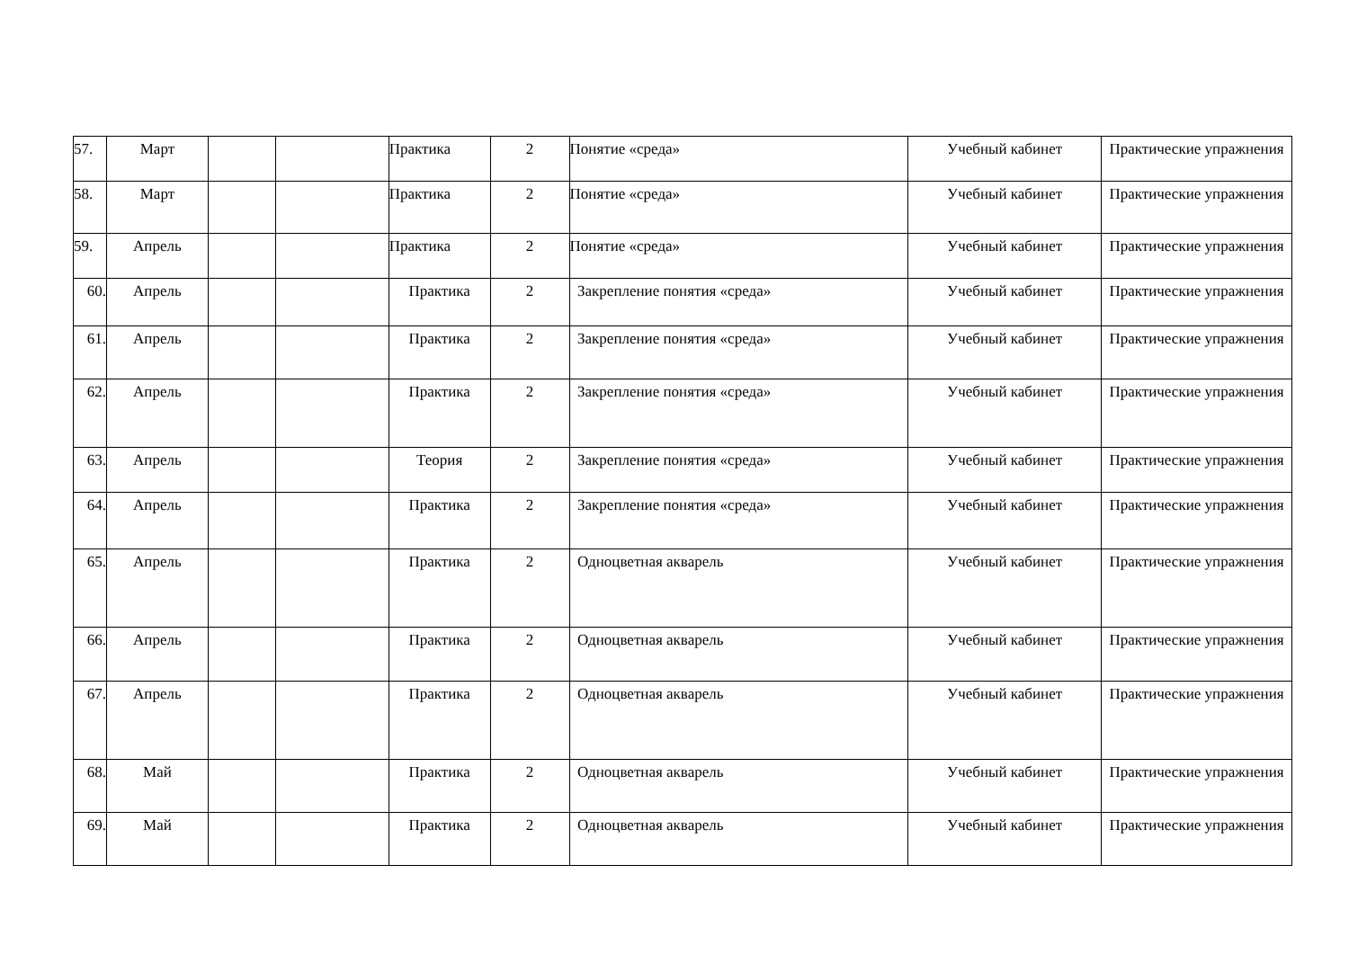| 57. | Март | | | Практика | 2 | Понятие «среда» | Учебный кабинет | Практические упражнения |
| 58. | Март | | | Практика | 2 | Понятие «среда» | Учебный кабинет | Практические упражнения |
| 59. | Апрель | | | Практика | 2 | Понятие «среда» | Учебный кабинет | Практические упражнения |
| 60. | Апрель | | | Практика | 2 | Закрепление понятия «среда» | Учебный кабинет | Практические упражнения |
| 61. | Апрель | | | Практика | 2 | Закрепление понятия «среда» | Учебный кабинет | Практические упражнения |
| 62. | Апрель | | | Практика | 2 | Закрепление понятия «среда» | Учебный кабинет | Практические упражнения |
| 63. | Апрель | | | Теория | 2 | Закрепление понятия «среда» | Учебный кабинет | Практические упражнения |
| 64. | Апрель | | | Практика | 2 | Закрепление понятия «среда» | Учебный кабинет | Практические упражнения |
| 65. | Апрель | | | Практика | 2 | Одноцветная акварель | Учебный кабинет | Практические упражнения |
| 66. | Апрель | | | Практика | 2 | Одноцветная акварель | Учебный кабинет | Практические упражнения |
| 67. | Апрель | | | Практика | 2 | Одноцветная акварель | Учебный кабинет | Практические упражнения |
| 68. | Май | | | Практика | 2 | Одноцветная акварель | Учебный кабинет | Практические упражнения |
| 69. | Май | | | Практика | 2 | Одноцветная акварель | Учебный кабинет | Практические упражнения |